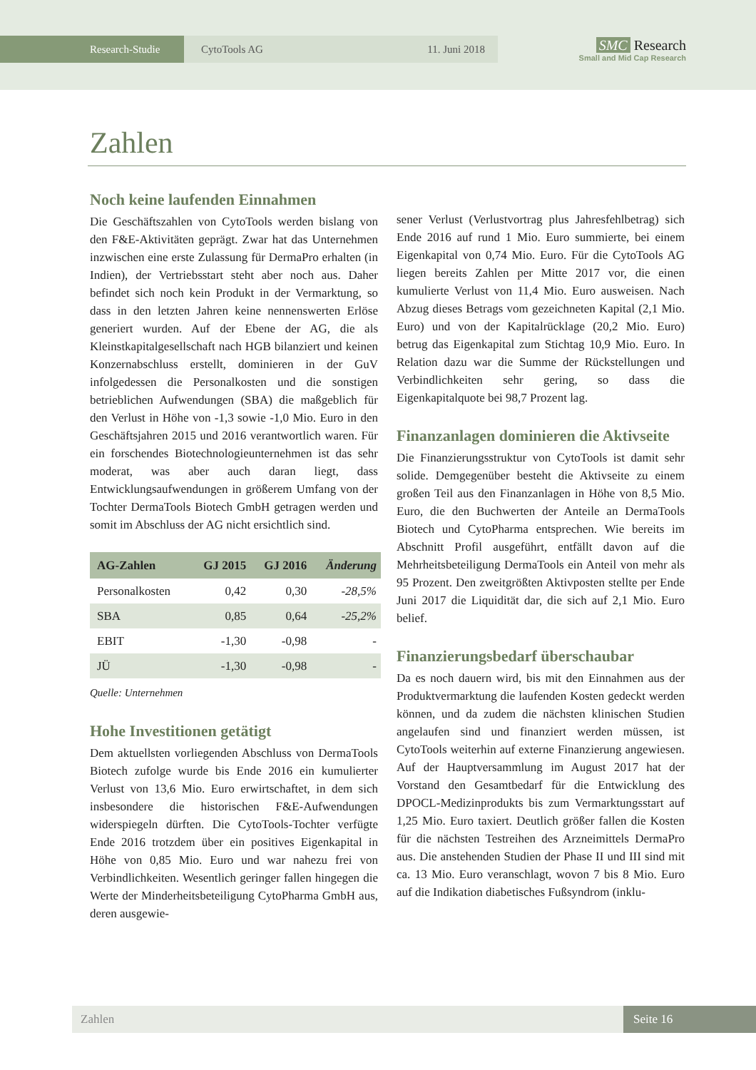Research-Studie CytoTools AG 11. Juni 2018
SMC Research
Small and Mid Cap Research
Zahlen
Noch keine laufenden Einnahmen
Die Geschäftszahlen von CytoTools werden bislang von den F&E-Aktivitäten geprägt. Zwar hat das Unternehmen inzwischen eine erste Zulassung für DermaPro erhalten (in Indien), der Vertriebsstart steht aber noch aus. Daher befindet sich noch kein Produkt in der Vermarktung, so dass in den letzten Jahren keine nennenswerten Erlöse generiert wurden. Auf der Ebene der AG, die als Kleinstkapitalgesellschaft nach HGB bilanziert und keinen Konzernabschluss erstellt, dominieren in der GuV infolgedessen die Personalkosten und die sonstigen betrieblichen Aufwendungen (SBA) die maßgeblich für den Verlust in Höhe von -1,3 sowie -1,0 Mio. Euro in den Geschäftsjahren 2015 und 2016 verantwortlich waren. Für ein forschendes Biotechnologieunternehmen ist das sehr moderat, was aber auch daran liegt, dass Entwicklungsaufwendungen in größerem Umfang von der Tochter DermaTools Biotech GmbH getragen werden und somit im Abschluss der AG nicht ersichtlich sind.
| AG-Zahlen | GJ 2015 | GJ 2016 | Änderung |
| --- | --- | --- | --- |
| Personalkosten | 0,42 | 0,30 | -28,5% |
| SBA | 0,85 | 0,64 | -25,2% |
| EBIT | -1,30 | -0,98 | - |
| JÜ | -1,30 | -0,98 | - |
Quelle: Unternehmen
Hohe Investitionen getätigt
Dem aktuellsten vorliegenden Abschluss von DermaTools Biotech zufolge wurde bis Ende 2016 ein kumulierter Verlust von 13,6 Mio. Euro erwirtschaftet, in dem sich insbesondere die historischen F&E-Aufwendungen widerspiegeln dürften. Die CytoTools-Tochter verfügte Ende 2016 trotzdem über ein positives Eigenkapital in Höhe von 0,85 Mio. Euro und war nahezu frei von Verbindlichkeiten. Wesentlich geringer fallen hingegen die Werte der Minderheitsbeteiligung CytoPharma GmbH aus, deren ausgewie-
sener Verlust (Verlustvortrag plus Jahresfehlbetrag) sich Ende 2016 auf rund 1 Mio. Euro summierte, bei einem Eigenkapital von 0,74 Mio. Euro. Für die CytoTools AG liegen bereits Zahlen per Mitte 2017 vor, die einen kumulierte Verlust von 11,4 Mio. Euro ausweisen. Nach Abzug dieses Betrags vom gezeichneten Kapital (2,1 Mio. Euro) und von der Kapitalrücklage (20,2 Mio. Euro) betrug das Eigenkapital zum Stichtag 10,9 Mio. Euro. In Relation dazu war die Summe der Rückstellungen und Verbindlichkeiten sehr gering, so dass die Eigenkapitalquote bei 98,7 Prozent lag.
Finanzanlagen dominieren die Aktivseite
Die Finanzierungsstruktur von CytoTools ist damit sehr solide. Demgegenüber besteht die Aktivseite zu einem großen Teil aus den Finanzanlagen in Höhe von 8,5 Mio. Euro, die den Buchwerten der Anteile an DermaTools Biotech und CytoPharma entsprechen. Wie bereits im Abschnitt Profil ausgeführt, entfällt davon auf die Mehrheitsbeteiligung DermaTools ein Anteil von mehr als 95 Prozent. Den zweitgrößten Aktivposten stellte per Ende Juni 2017 die Liquidität dar, die sich auf 2,1 Mio. Euro belief.
Finanzierungsbedarf überschaubar
Da es noch dauern wird, bis mit den Einnahmen aus der Produktvermarktung die laufenden Kosten gedeckt werden können, und da zudem die nächsten klinischen Studien angelaufen sind und finanziert werden müssen, ist CytoTools weiterhin auf externe Finanzierung angewiesen. Auf der Hauptversammlung im August 2017 hat der Vorstand den Gesamtbedarf für die Entwicklung des DPOCL-Medizinprodukts bis zum Vermarktungsstart auf 1,25 Mio. Euro taxiert. Deutlich größer fallen die Kosten für die nächsten Testreihen des Arzneimittels DermaPro aus. Die anstehenden Studien der Phase II und III sind mit ca. 13 Mio. Euro veranschlagt, wovon 7 bis 8 Mio. Euro auf die Indikation diabetisches Fußsyndrom (inklu-
Zahlen Seite 16